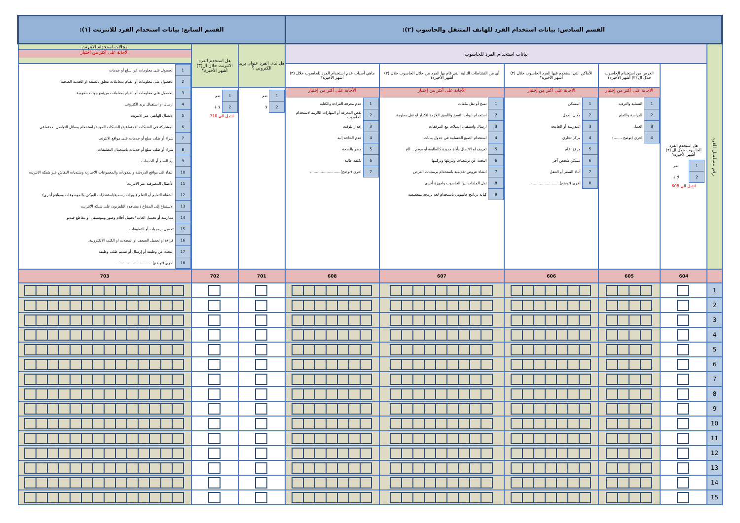| القسم السادس: بيانات استخدام الفرد للهاتف المتنقل والحاسوب (٢): | | | | | | القسم السابع: بيانات استخدام الفرد للانترنت (١): | | |
| رقم مسلسل الفرد | بيانات استخدام الفرد للحاسوب | | | | | هل لدى الفرد عنوان بريد الكتروني ؟ | هل استخدم الفرد الانترنت خلال ال(٣) أشهر الأخيرة؟ | مجالات استخدام الانترنت الاجابة على اكثر من اختيار |
| | هل استخدم الفرد الحاسوب خلال ال (٣) أشهر الأخيرة؟ / 1 / نعم / / 2 / لا ↓ / انتقل الى 608 | الغرض من استخدام الحاسوب خلال ال (٣) أشهر الأخيرة؟ | الأماكن التي استخدم فيها الفرد الحاسوب خلال (٣) أشهر الأخيرة؟ | أي من النشاطات التالية التي قام بها الفرد من خلال الحاسوب خلال (٣) أشهر الأخيرة؟ | ماهي أسباب عدم استخدام الفرد للحاسوب خلال (٣) أشهر الأخيرة؟ | | | / 1 / الحصول على معلومات عن سلع أو خدمات / / 2 / الحصول على معلومات أو القيام بمعاملات تتعلق بالصحة او الخدمة الصحية / / 3 / الحصول على معلومات أو القيام بمعاملات من/مع جهات حكومية / / 4 / ارسال او استقبال بريد الكتروني / / 5 / الاتصال الهاتفي عبر الانترنت / / 6 / المشاركة في الشبكات الاجتماعية/ الشبكات المهنية/ استخدام وسائل التواصل الاجتماعي / / 7 / شراء أو طلب سلع أو خدمات على مواقع الانترنت / / 8 / شراء أو طلب سلع أو خدمات باستعمال التطبيقات / / 9 / بيع السلع أو الخدمات / / 10 / النفاذ الى مواقع الدردشة والمدونات والمجموعات الاخبارية ومنتديات النقاش عبر شبكة الانترنت / / 11 / الأعمال المصرفية عبر الانترنت / / 12 / أنشطة التعليم أو التعلم (دورات رسمية/استشارات الويكي والموسوعات ومواقع أخرى) / / 13 / الاستماع إلى المذياع / مشاهدة التلفزيون على شبكة الانترنت / / 14 / ممارسة أو تحميل العاب /تحميل أفلام وصور وموسيقى أو مقاطع فيديو / / 15 / تحميل برمجيات أو التطبيقات / / 16 / قراءة او تحميل الصحف او المجلات او الكتب الالكترونية. / / 17 / البحث عن وظيفة أو إرسال أو تقديم طلب وظيفة / / 18 / أخرى (توضح).............................. / |
| | | الأجابة على أكثر من إختيار / 1 / التسلية والترفيه / / 2 / الدراسة والتعلم / / 3 / العمل / / 4 / اخرى (توضح .......) / | الأجابة على أكثر من إختيار / 1 / المسكن / / 2 / مكان العمل / / 3 / المدرسة أو الجامعة / / 4 / مركز تجاري / / 5 / مرفق عام / / 6 / مسكن شخص آخر / / 7 / أثناء السفر أو التنقل / / 8 / اخرى (توضح).......................... / | الأجابة على أكثر من إختيار / 1 / نسخ أو نقل ملفات / / 2 / استخدام ادوات النسخ واللصق اللازمة لتكرار او نقل معلومة / / 3 / ارسال واستقبال ايميلات مع المرفقات / / 4 / استخدام الصيغ الحسابية في جدول بيانات / / 5 / تعريف او الاتصال بأداة جديدة كالطابعة أو مودم .. الخ / / 6 / البحث عن برمجيات وتنزيلها وتركيبها / / 7 / انشاء عروض تقديمية باستخدام برمجيات العرض / / 8 / نقل الملفات بين الحاسوب واجهزة أخرى / / 9 / كتابة برنامج حاسوبي باستخدام لغة برمجة متخصصة / | الأجابة على أكثر من إختيار / 1 / عدم معرفة القراءة والكتابة / / 2 / نقص المعرفة أو المهارات اللازمة لاستخدام الحاسوب / / 3 / إهدار للوقت / / 4 / عدم الحاجة إليه / / 5 / مضر بالصحة / / 6 / تكلفة عالية / / 7 / اخرى (توضح).......................... / | / 1 / نعم / / 2 / لا / | / 1 / نعم / / 2 / لا ↓ / انتقل الى 710 | |
| | 604 | 605 | 606 | 607 | 608 | 701 | 702 | 703 |
| 1 | | | | | | | | |
| 2 | | | | | | | | |
| 3 | | | | | | | | |
| 4 | | | | | | | | |
| 5 | | | | | | | | |
| 6 | | | | | | | | |
| 7 | | | | | | | | |
| 8 | | | | | | | | |
| 9 | | | | | | | | |
| 10 | | | | | | | | |
| 11 | | | | | | | | |
| 12 | | | | | | | | |
| 13 | | | | | | | | |
| 14 | | | | | | | | |
| 15 | | | | | | | | |